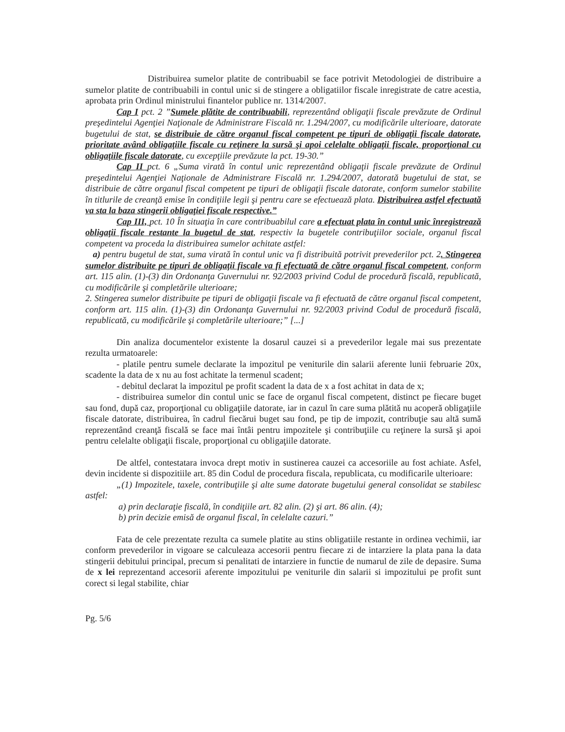Distribuirea sumelor platite de contribuabil se face potrivit Metodologiei de distribuire a sumelor platite de contribuabili in contul unic si de stingere a obligatiilor fiscale inregistrate de catre acestia, aprobata prin Ordinul ministrului finantelor publice nr. 1314/2007.
Cap I pct. 2 ”Sumele plătite de contribuabili, reprezentând obligaţii fiscale prevăzute de Ordinul preşedintelui Agenţiei Naţionale de Administrare Fiscală nr. 1.294/2007, cu modificările ulterioare, datorate bugetului de stat, se distribuie de către organul fiscal competent pe tipuri de obligaţii fiscale datorate, prioritate având obligaţiile fiscale cu reţinere la sursă şi apoi celelalte obligaţii fiscale, proporţional cu obligaţiile fiscale datorate, cu excepţiile prevăzute la pct. 19-30.”
Cap II pct. 6 „Suma virată în contul unic reprezentând obligaţii fiscale prevăzute de Ordinul preşedintelui Agenţiei Naţionale de Administrare Fiscală nr. 1.294/2007, datorată bugetului de stat, se distribuie de către organul fiscal competent pe tipuri de obligaţii fiscale datorate, conform sumelor stabilite în titlurile de creanţă emise în condiţiile legii şi pentru care se efectuează plata. Distribuirea astfel efectuată va sta la baza stingerii obligaţiei fiscale respective.”
Cap III, pct. 10 În situaţia în care contribuabilul care a efectuat plata în contul unic înregistrează obligaţii fiscale restante la bugetul de stat, respectiv la bugetele contribuţiilor sociale, organul fiscal competent va proceda la distribuirea sumelor achitate astfel:
a) pentru bugetul de stat, suma virată în contul unic va fi distribuită potrivit prevederilor pct. 2. Stingerea sumelor distribuite pe tipuri de obligaţii fiscale va fi efectuată de către organul fiscal competent, conform art. 115 alin. (1)-(3) din Ordonanţa Guvernului nr. 92/2003 privind Codul de procedură fiscală, republicată, cu modificările şi completările ulterioare;
2. Stingerea sumelor distribuite pe tipuri de obligaţii fiscale va fi efectuată de către organul fiscal competent, conform art. 115 alin. (1)-(3) din Ordonanţa Guvernului nr. 92/2003 privind Codul de procedură fiscală, republicată, cu modificările şi completările ulterioare;” [...]
Din analiza documentelor existente la dosarul cauzei si a prevederilor legale mai sus prezentate rezulta urmatoarele:
- platile pentru sumele declarate la impozitul pe veniturile din salarii aferente lunii februarie 20x, scadente la data de x nu au fost achitate la termenul scadent;
- debitul declarat la impozitul pe profit scadent la data de x a fost achitat in data de x;
- distribuirea sumelor din contul unic se face de organul fiscal competent, distinct pe fiecare buget sau fond, după caz, proporţional cu obligaţiile datorate, iar in cazul în care suma plătită nu acoperă obligaţiile fiscale datorate, distribuirea, în cadrul fiecărui buget sau fond, pe tip de impozit, contribuţie sau altă sumă reprezentând creanţă fiscală se face mai întâi pentru impozitele şi contribuţiile cu reţinere la sursă şi apoi pentru celelalte obligaţii fiscale, proporţional cu obligaţiile datorate.
De altfel, contestatara invoca drept motiv in sustinerea cauzei ca accesoriile au fost achiate. Asfel, devin incidente si dispozitiile art. 85 din Codul de procedura fiscala, republicata, cu modificarile ulterioare:
„(1) Impozitele, taxele, contribuţiile şi alte sume datorate bugetului general consolidat se stabilesc astfel:
a) prin declaraţie fiscală, în condiţiile art. 82 alin. (2) şi art. 86 alin. (4);
b) prin decizie emisă de organul fiscal, în celelalte cazuri.”
Fata de cele prezentate rezulta ca sumele platite au stins obligatiile restante in ordinea vechimii, iar conform prevederilor in vigoare se calculeaza accesorii pentru fiecare zi de intarziere la plata pana la data stingerii debitului principal, precum si penalitati de intarziere in functie de numarul de zile de depasire. Suma de x lei reprezentand accesorii aferente impozitului pe veniturile din salarii si impozitului pe profit sunt corect si legal stabilite, chiar
Pg. 5/6